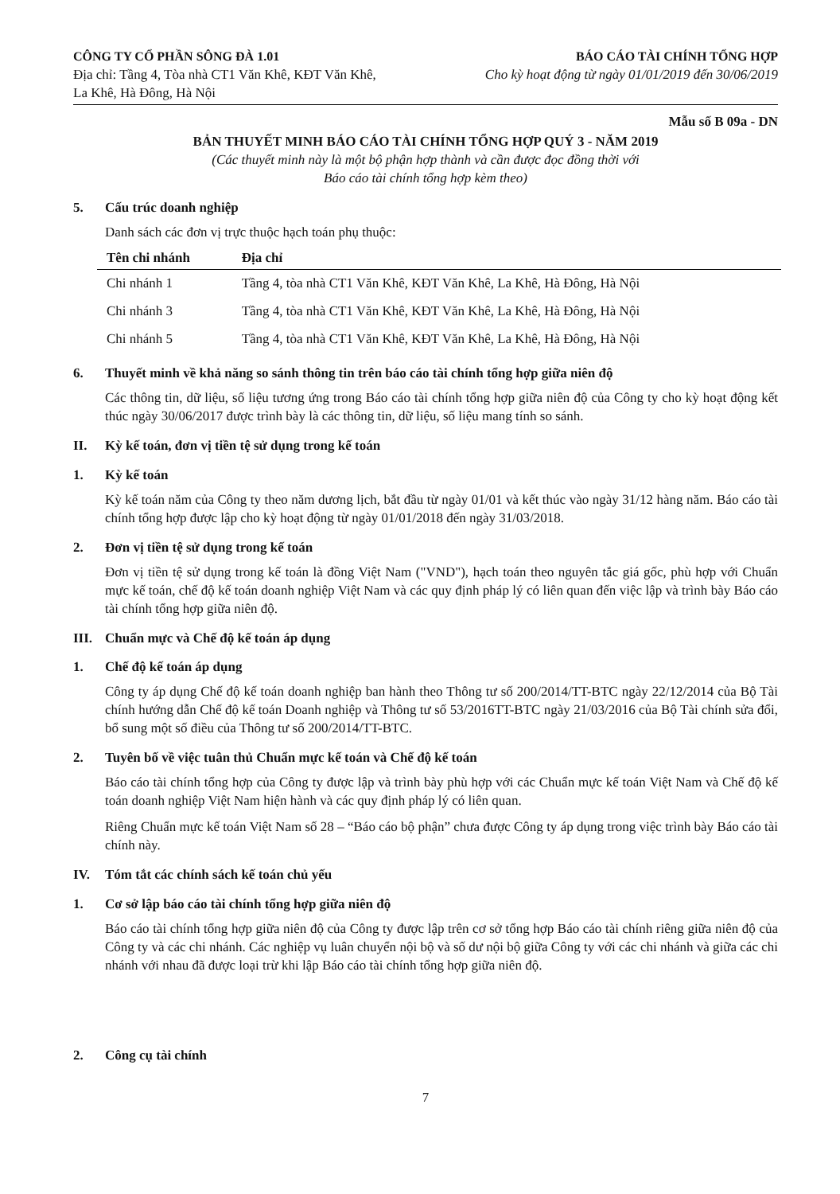CÔNG TY CỔ PHẦN SÔNG ĐÀ 1.01
Địa chỉ: Tầng 4, Tòa nhà CT1 Văn Khê, KĐT Văn Khê,
La Khê, Hà Đông, Hà Nội
BÁO CÁO TÀI CHÍNH TỔNG HỢP
Cho kỳ hoạt động từ ngày 01/01/2019 đến 30/06/2019
Mẫu số B 09a - DN
BẢN THUYẾT MINH BÁO CÁO TÀI CHÍNH TỔNG HỢP QUÝ 3 - NĂM 2019
(Các thuyết minh này là một bộ phận hợp thành và cần được đọc đồng thời với
Báo cáo tài chính tổng hợp kèm theo)
5. Cấu trúc doanh nghiệp
Danh sách các đơn vị trực thuộc hạch toán phụ thuộc:
| Tên chi nhánh | Địa chỉ |
| --- | --- |
| Chi nhánh 1 | Tầng 4, tòa nhà CT1 Văn Khê, KĐT Văn Khê, La Khê, Hà Đông, Hà Nội |
| Chi nhánh 3 | Tầng 4, tòa nhà CT1 Văn Khê, KĐT Văn Khê, La Khê, Hà Đông, Hà Nội |
| Chi nhánh 5 | Tầng 4, tòa nhà CT1 Văn Khê, KĐT Văn Khê, La Khê, Hà Đông, Hà Nội |
6. Thuyết minh về khả năng so sánh thông tin trên báo cáo tài chính tổng hợp giữa niên độ
Các thông tin, dữ liệu, số liệu tương ứng trong Báo cáo tài chính tổng hợp giữa niên độ của Công ty cho kỳ hoạt động kết thúc ngày 30/06/2017 được trình bày là các thông tin, dữ liệu, số liệu mang tính so sánh.
II. Kỳ kế toán, đơn vị tiền tệ sử dụng trong kế toán
1. Kỳ kế toán
Kỳ kế toán năm của Công ty theo năm dương lịch, bắt đầu từ ngày 01/01 và kết thúc vào ngày 31/12 hàng năm. Báo cáo tài chính tổng hợp được lập cho kỳ hoạt động từ ngày 01/01/2018 đến ngày 31/03/2018.
2. Đơn vị tiền tệ sử dụng trong kế toán
Đơn vị tiền tệ sử dụng trong kế toán là đồng Việt Nam ("VND"), hạch toán theo nguyên tắc giá gốc, phù hợp với Chuẩn mực kế toán, chế độ kế toán doanh nghiệp Việt Nam và các quy định pháp lý có liên quan đến việc lập và trình bày Báo cáo tài chính tổng hợp giữa niên độ.
III. Chuẩn mực và Chế độ kế toán áp dụng
1. Chế độ kế toán áp dụng
Công ty áp dụng Chế độ kế toán doanh nghiệp ban hành theo Thông tư số 200/2014/TT-BTC ngày 22/12/2014 của Bộ Tài chính hướng dẫn Chế độ kế toán Doanh nghiệp và Thông tư số 53/2016TT-BTC ngày 21/03/2016 của Bộ Tài chính sửa đổi, bổ sung một số điều của Thông tư số 200/2014/TT-BTC.
2. Tuyên bố về việc tuân thủ Chuẩn mực kế toán và Chế độ kế toán
Báo cáo tài chính tổng hợp của Công ty được lập và trình bày phù hợp với các Chuẩn mực kế toán Việt Nam và Chế độ kế toán doanh nghiệp Việt Nam hiện hành và các quy định pháp lý có liên quan.
Riêng Chuẩn mực kế toán Việt Nam số 28 – “Báo cáo bộ phận” chưa được Công ty áp dụng trong việc trình bày Báo cáo tài chính này.
IV. Tóm tắt các chính sách kế toán chủ yếu
1. Cơ sở lập báo cáo tài chính tổng hợp giữa niên độ
Báo cáo tài chính tổng hợp giữa niên độ của Công ty được lập trên cơ sở tổng hợp Báo cáo tài chính riêng giữa niên độ của Công ty và các chi nhánh. Các nghiệp vụ luân chuyển nội bộ và số dư nội bộ giữa Công ty với các chi nhánh và giữa các chi nhánh với nhau đã được loại trừ khi lập Báo cáo tài chính tổng hợp giữa niên độ.
2. Công cụ tài chính
7